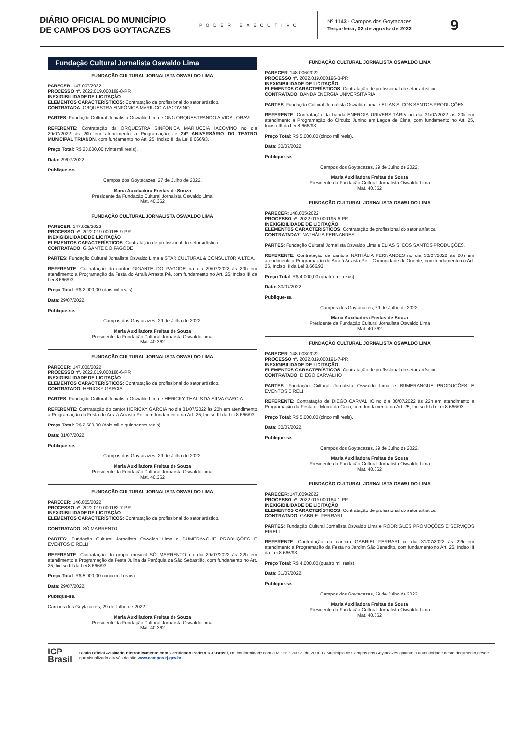DIÁRIO OFICIAL DO MUNICÍPIO DE CAMPOS DOS GOYTACAZES
PODER EXECUTIVO
Nº 1143 - Campos dos Goytacazes
Terça-feira, 02 de agosto de 2022
9
Fundação Cultural Jornalista Oswaldo Lima
FUNDAÇÃO CULTURAL JORNALISTA OSWALDO LIMA
PARECER: 147.007/2022
PROCESSO nº. 2022.019.000189-8-PR
INEXIGIBILIDADE DE LICITAÇÃO
ELEMENTOS CARACTERÍSTICOS: Contratação de profissional do setor artístico.
CONTRATADA: ORQUESTRA SINFÔNICA MARIUCCIA IACOVINO
PARTES: Fundação Cultural Jornalista Oswaldo Lima e ONG ORQUESTRANDO A VIDA - ORAVI.
REFERENTE: Contratação da ORQUESTRA SINFÔNICA MARIUCCIA IACOVINO no dia 29/07/2022 às 20h em atendimento a Programação de 24º ANIVERSÁRIO DO TEATRO MUNICIPAL TRIANON, com fundamento no Art. 25, Inciso III da Lei 8.666/93.
Preço Total: R$ 20.000,00 (vinte mil reais).
Data: 29/07/2022.
Publique-se.
Campos dos Goytacazes, 27 de Julho de 2022.
Maria Auxiliadora Freitas de Souza
Presidente da Fundação Cultural Jornalista Oswaldo Lima
Mat. 40.362
FUNDAÇÃO CULTURAL JORNALISTA OSWALDO LIMA
PARECER: 147.005/2022
PROCESSO nº. 2022.019.000185-9-PR
INEXIGIBILIDADE DE LICITAÇÃO
ELEMENTOS CARACTERÍSTICOS: Contratação de profissional do setor artístico.
CONTRATADO: GIGANTE DO PAGODE
PARTES: Fundação Cultural Jornalista Oswaldo Lima e STAR CULTURAL & CONSULTORIA LTDA.
REFERENTE: Contratação do cantor GIGANTE DO PAGODE no dia 29/07/2022 às 20h em atendimento a Programação da Festa do Arraiá Arrasta Pé, com fundamento no Art. 25, Inciso III da Lei 8.666/93.
Preço Total: R$ 2.000,00 (dois mil reais).
Data: 29/07/2022.
Publique-se.
Campos dos Goytacazes, 29 de Julho de 2022.
Maria Auxiliadora Freitas de Souza
Presidente da Fundação Cultural Jornalista Oswaldo Lima
Mat. 40.362
FUNDAÇÃO CULTURAL JORNALISTA OSWALDO LIMA
PARECER: 147.006/2022
PROCESSO nº. 2022.019.000186-6-PR
INEXIGIBILIDADE DE LICITAÇÃO
ELEMENTOS CARACTERÍSTICOS: Contratação de profissional do setor artístico.
CONTRATADO: HERICKY GARCIA
PARTES: Fundação Cultural Jornalista Oswaldo Lima e HERICKY THALIS DA SILVA GARCIA.
REFERENTE: Contratação do cantor HERICKY GARCIA no dia 31/07/2022 às 20h em atendimento a Programação da Festa do Arraiá Arrasta Pé, com fundamento no Art. 25, Inciso III da Lei 8.666/93.
Preço Total: R$ 2.500,00 (dois mil e quinhentos reais).
Data: 31/07/2022.
Publique-se.
Campos dos Goytacazes, 29 de Julho de 2022.
Maria Auxiliadora Freitas de Souza
Presidente da Fundação Cultural Jornalista Oswaldo Lima
Mat. 40.362
FUNDAÇÃO CULTURAL JORNALISTA OSWALDO LIMA
PARECER: 146.005/2022
PROCESSO nº. 2022.019.000182-7-PR
INEXIGIBILIDADE DE LICITAÇÃO
ELEMENTOS CARACTERÍSTICOS: Contratação de profissional do setor artístico.
CONTRATADO: SÓ MARRENTO
PARTES: Fundação Cultural Jornalista Oswaldo Lima e BUMERANGUE PRODUÇÕES E EVENTOS EIRELLI.
REFERENTE: Contratação do grupo musical SÓ MARRENTO no dia 29/07/2022 às 22h em atendimento a Programação da Festa Julina da Paróquia de São Sebastião, com fundamento no Art. 25, Inciso III da Lei 8.666/93.
Preço Total: R$ 5.000,00 (cinco mil reais).
Data: 29/07/2022.
Publique-se.
Campos dos Goytacazes, 29 de Julho de 2022.
Maria Auxiliadora Freitas de Souza
Presidente da Fundação Cultural Jornalista Oswaldo Lima
Mat. 40.362
FUNDAÇÃO CULTURAL JORNALISTA OSWALDO LIMA
PARECER: 148.006/2022
PROCESSO nº. 2022.019.000196-3-PR
INEXIGIBILIDADE DE LICITAÇÃO
ELEMENTOS CARACTERÍSTICOS: Contratação de profissional do setor artístico.
CONTRATADO: BANDA ENERGIA UNIVERSITÁRIA
PARTES: Fundação Cultural Jornalista Oswaldo Lima e ELIAS S. DOS SANTOS PRODUÇÕES
REFERENTE: Contratação da banda ENERGIA UNIVERSITÁRIA no dia 31/07/2022 às 20h em atendimento a Programação do Circuito Junino em Lagoa de Cima, com fundamento no Art. 25, Inciso III da Lei 8.666/93.
Preço Total: R$ 5.000,00 (cinco mil reais).
Data: 30/07/2022.
Publique-se.
Campos dos Goytacazes, 29 de Julho de 2022.
Maria Auxiliadora Freitas de Souza
Presidente da Fundação Cultural Jornalista Oswaldo Lima
Mat. 40.362
FUNDAÇÃO CULTURAL JORNALISTA OSWALDO LIMA
PARECER: 148.005/2022
PROCESSO nº. 2022.019.000195-6-PR
INEXIGIBILIDADE DE LICITAÇÃO
ELEMENTOS CARACTERÍSTICOS: Contratação de profissional do setor artístico.
CONTRATADA7: NATHÁLIA FERNANDES
PARTES: Fundação Cultural Jornalista Oswaldo Lima e ELIAS S. DOS SANTOS PRODUÇÕES.
REFERENTE: Contratação da cantora NATHÁLIA FERNANDES no dia 30/07/2022 às 20h em atendimento a Programação do Arraiá Arrasta Pé – Comunidade do Oriente, com fundamento no Art. 25, Inciso III da Lei 8.666/93.
Preço Total: R$ 4.000,00 (quatro mil reais).
Data: 30/07/2022.
Publique-se.
Campos dos Goytacazes, 29 de Julho de 2022.
Maria Auxiliadora Freitas de Souza
Presidente da Fundação Cultural Jornalista Oswaldo Lima
Mat. 40.362
FUNDAÇÃO CULTURAL JORNALISTA OSWALDO LIMA
PARECER: 148.003/2022
PROCESSO nº. 2022.019.000191-7-PR
INEXIGIBILIDADE DE LICITAÇÃO
ELEMENTOS CARACTERÍSTICOS: Contratação de profissional do setor artístico.
CONTRATADO: DIEGO CARVALHO
PARTES: Fundação Cultural Jornalista Oswaldo Lima e BUMERANGUE PRODUÇÕES E EVENTOS EIRELI.
REFERENTE: Contratação de DIEGO CARVALHO no dia 30/07/2022 às 22h em atendimento a Programação da Festa de Morro do Coco, com fundamento no Art. 25, Inciso III da Lei 8.666/93.
Preço Total: R$ 5.000,00 (cinco mil reais).
Data: 30/07/2022.
Publique-se.
Campos dos Goytacazes, 29 de Julho de 2022.
Maria Auxiliadora Freitas de Souza
Presidente da Fundação Cultural Jornalista Oswaldo Lima
Mat. 40.362
FUNDAÇÃO CULTURAL JORNALISTA OSWALDO LIMA
PARECER: 147.009/2022
PROCESSO nº. 2022.019.000184-1-PR
INEXIGIBILIDADE DE LICITAÇÃO
ELEMENTOS CARACTERÍSTICOS: Contratação de profissional do setor artístico.
CONTRATADO: GABRIEL FERRARI
PARTES: Fundação Cultural Jornalista Oswaldo Lima e RODRIGUES PROMOÇÕES E SERVIÇOS EIRELI.
REFERENTE: Contratação da cantora GABRIEL FERRARI no dia 31/07/2022 às 22h em atendimento a Programação da Festa no Jardim São Benedito, com fundamento no Art. 25, Inciso III da Lei 8.666/93.
Preço Total: R$ 4.000,00 (quatro mil reais).
Data: 31/07/2022.
Publique-se.
Campos dos Goytacazes, 29 de Julho de 2022.
Maria Auxiliadora Freitas de Souza
Presidente da Fundação Cultural Jornalista Oswaldo Lima
Mat. 40.362
ICP
Brasil
Diário Oficial Assinado Eletronicamente com Certificado Padrão ICP-Brasil, em conformidade com a MP nº 2.200-2, de 2001. O Município de Campos dos Goytacazes garante a autenticidade deste documento,desde que visualizado através do site www.campos.rj.gov.br